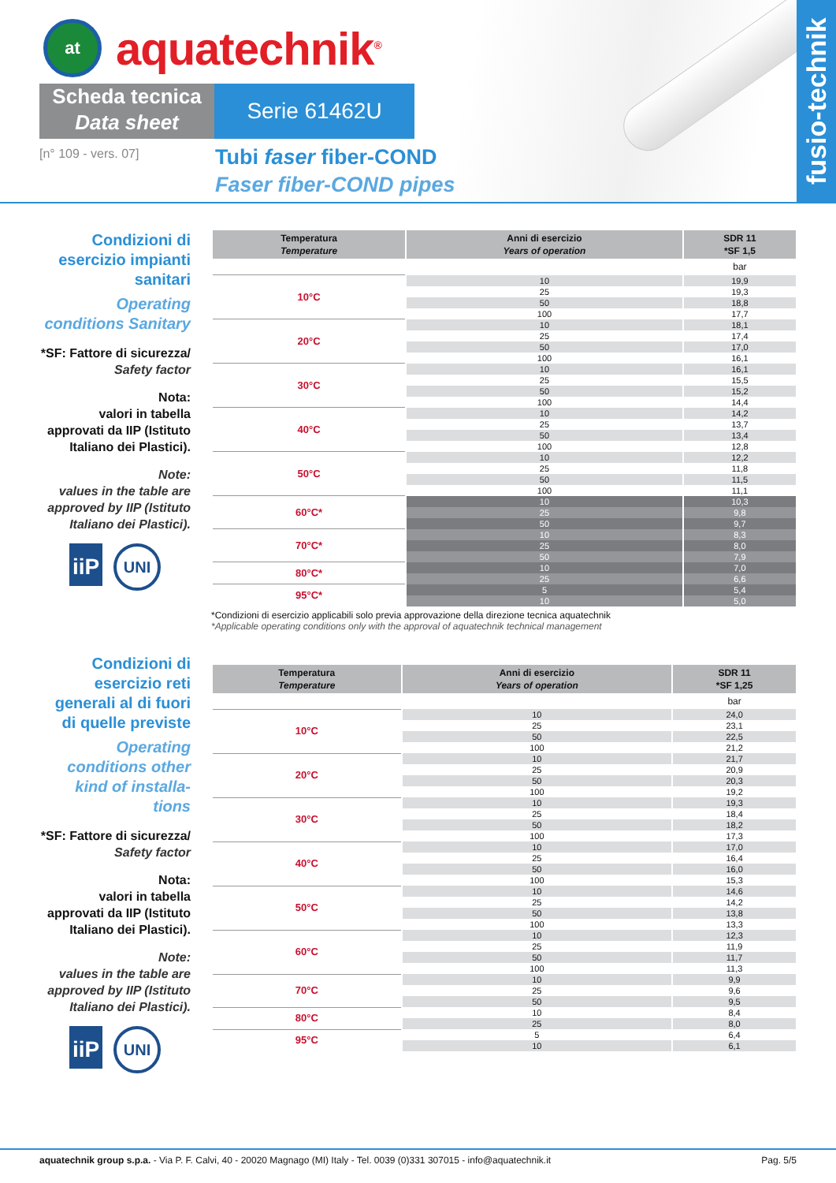at
aquatechnik<sup>®</sup>
Scheda tecnica
Data sheet
Serie 61462U
[n° 109 - vers. 07]
Tubi faser fiber-COND
Faser fiber-COND pipes
fusio-technik
Condizioni di esercizio impianti sanitari
Operating conditions Sanitary
*SF: Fattore di sicurezza/ Safety factor
Nota:
valori in tabella approvati da IIP (Istituto Italiano dei Plastici).
Note:
values in the table are approved by IIP (Istituto Italiano dei Plastici).
iiP
UNI
| Temperatura Temperature | Anni di esercizio Years of operation | SDR 11 *SF 1,5 |
| --- | --- | --- |
| | | bar |
| 10°C | 10 | 19,9 |
| | 25 | 19,3 |
| | 50 | 18,8 |
| | 100 | 17,7 |
| 20°C | 10 | 18,1 |
| | 25 | 17,4 |
| | 50 | 17,0 |
| | 100 | 16,1 |
| 30°C | 10 | 16,1 |
| | 25 | 15,5 |
| | 50 | 15,2 |
| | 100 | 14,4 |
| 40°C | 10 | 14,2 |
| | 25 | 13,7 |
| | 50 | 13,4 |
| | 100 | 12,8 |
| 50°C | 10 | 12,2 |
| | 25 | 11,8 |
| | 50 | 11,5 |
| | 100 | 11,1 |
| 60°C* | 10 | 10,3 |
| | 25 | 9,8 |
| | 50 | 9,7 |
| 70°C* | 10 | 8,3 |
| | 25 | 8,0 |
| | 50 | 7,9 |
| 80°C* | 10 | 7,0 |
| | 25 | 6,6 |
| 95°C* | 5 | 5,4 |
| | 10 | 5,0 |
*Condizioni di esercizio applicabili solo previa approvazione della direzione tecnica aquatechnik
*Applicable operating conditions only with the approval of aquatechnik technical management
Condizioni di esercizio reti generali al di fuori di quelle previste
Operating conditions other kind of installa-tions
*SF: Fattore di sicurezza/ Safety factor
Nota:
valori in tabella approvati da IIP (Istituto Italiano dei Plastici).
Note:
values in the table are approved by IIP (Istituto Italiano dei Plastici).
iiP
UNI
| Temperatura Temperature | Anni di esercizio Years of operation | SDR 11 *SF 1,25 |
| --- | --- | --- |
| | | bar |
| 10°C | 10 | 24,0 |
| | 25 | 23,1 |
| | 50 | 22,5 |
| | 100 | 21,2 |
| 20°C | 10 | 21,7 |
| | 25 | 20,9 |
| | 50 | 20,3 |
| | 100 | 19,2 |
| 30°C | 10 | 19,3 |
| | 25 | 18,4 |
| | 50 | 18,2 |
| | 100 | 17,3 |
| 40°C | 10 | 17,0 |
| | 25 | 16,4 |
| | 50 | 16,0 |
| | 100 | 15,3 |
| 50°C | 10 | 14,6 |
| | 25 | 14,2 |
| | 50 | 13,8 |
| | 100 | 13,3 |
| 60°C | 10 | 12,3 |
| | 25 | 11,9 |
| | 50 | 11,7 |
| | 100 | 11,3 |
| 70°C | 10 | 9,9 |
| | 25 | 9,6 |
| | 50 | 9,5 |
| 80°C | 10 | 8,4 |
| | 25 | 8,0 |
| 95°C | 5 | 6,4 |
| | 10 | 6,1 |
aquatechnik group s.p.a. - Via P. F. Calvi, 40 - 20020 Magnago (MI) Italy - Tel. 0039 (0)331 307015 - info@aquatechnik.it Pag. 5/5